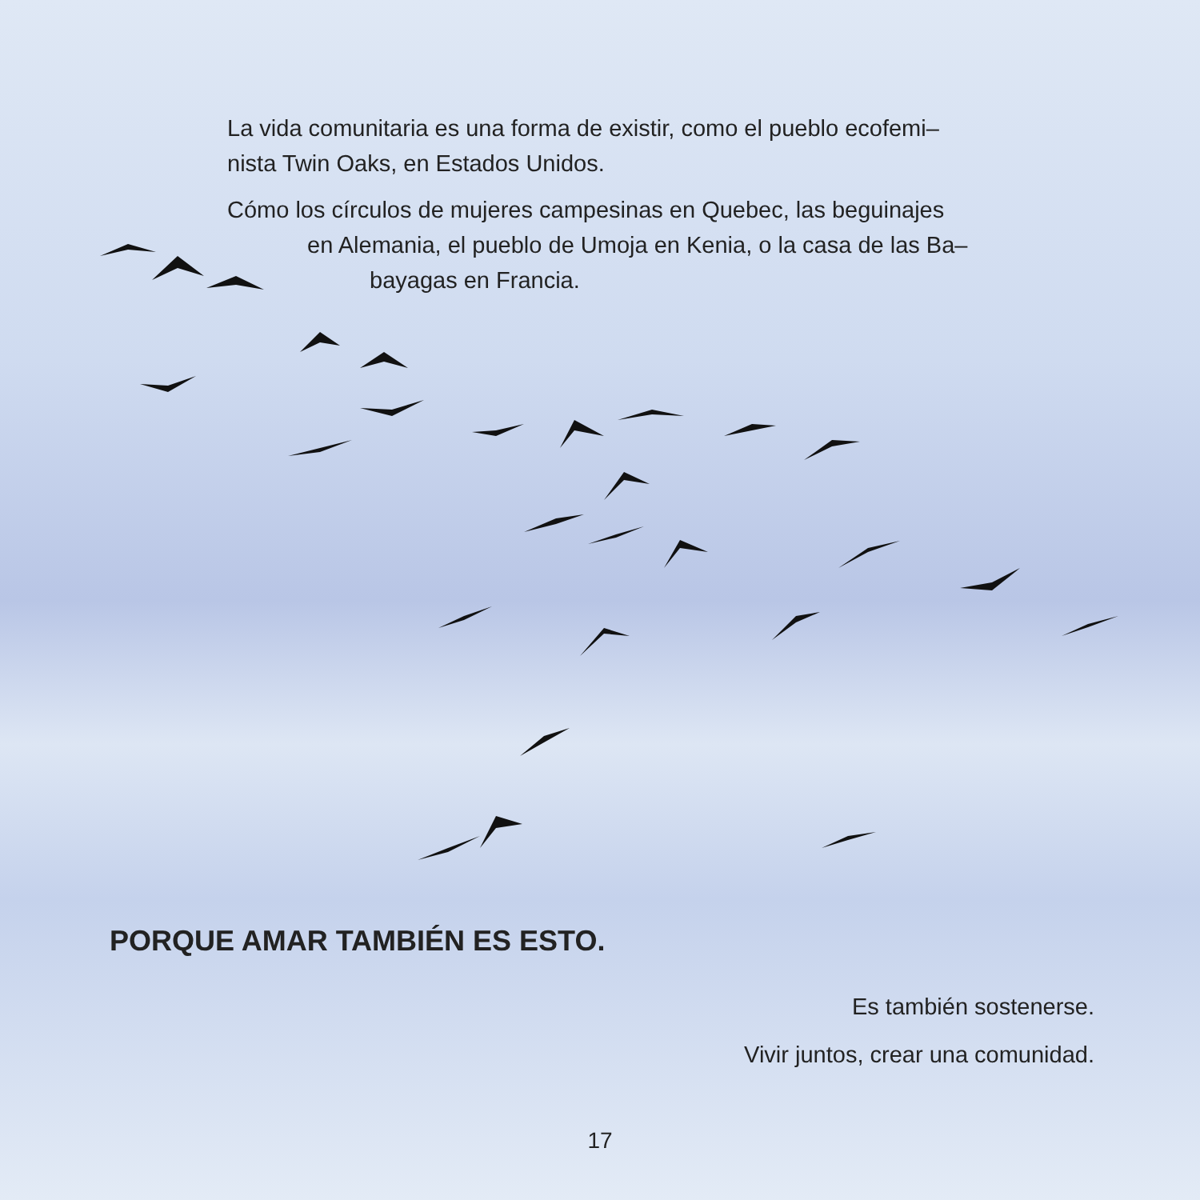La vida comunitaria es una forma de existir, como el pueblo ecofemi–
nista Twin Oaks, en Estados Unidos.
Cómo los círculos de mujeres campesinas en Quebec, las beguinajes
en Alemania, el pueblo de Umoja en Kenia, o la casa de las Ba–
bayagas en Francia.
PORQUE AMAR TAMBIÉN ES ESTO.
Es también sostenerse.
Vivir juntos, crear una comunidad.
17